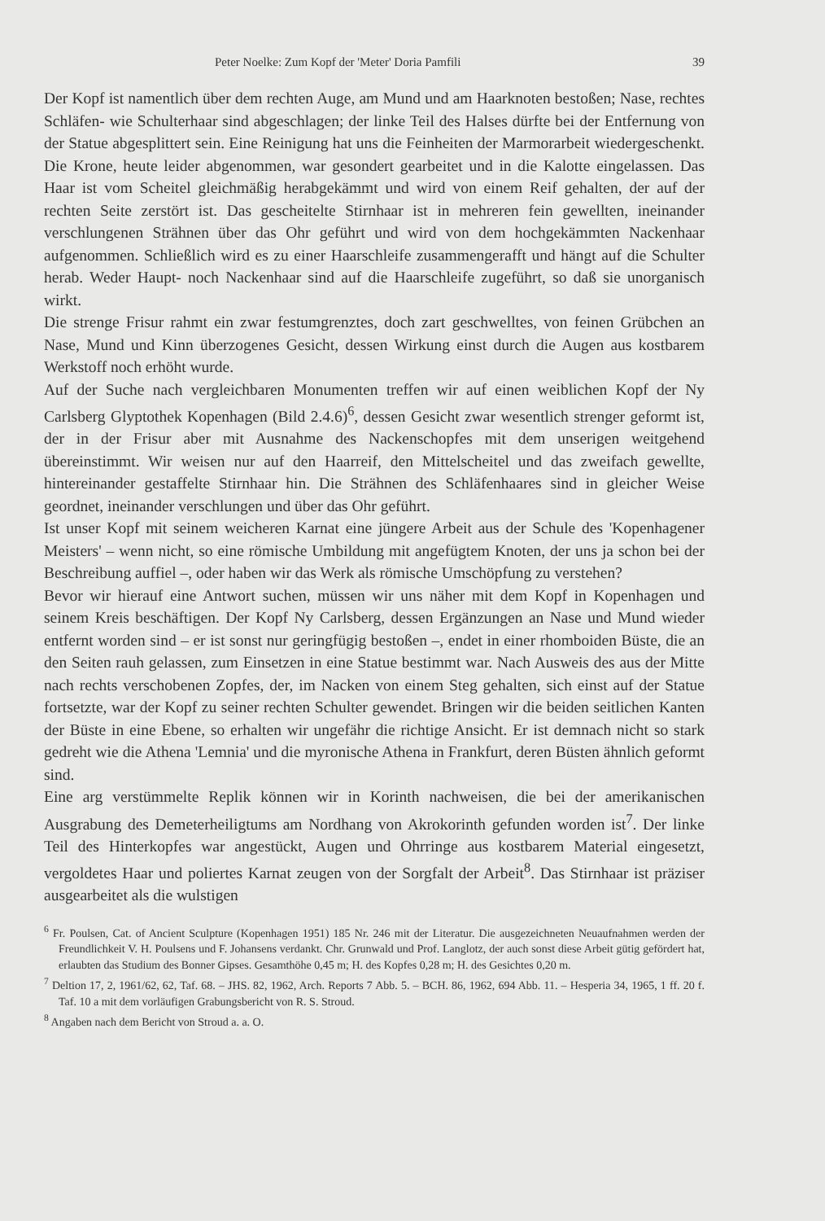Peter Noelke: Zum Kopf der 'Meter' Doria Pamfili 39
Der Kopf ist namentlich über dem rechten Auge, am Mund und am Haarknoten bestoßen; Nase, rechtes Schläfen- wie Schulterhaar sind abgeschlagen; der linke Teil des Halses dürfte bei der Entfernung von der Statue abgesplittert sein. Eine Reinigung hat uns die Feinheiten der Marmorarbeit wiedergeschenkt. Die Krone, heute leider abgenommen, war gesondert gearbeitet und in die Kalotte eingelassen. Das Haar ist vom Scheitel gleichmäßig herabgekämmt und wird von einem Reif gehalten, der auf der rechten Seite zerstört ist. Das gescheitelte Stirnhaar ist in mehreren fein gewellten, ineinander verschlungenen Strähnen über das Ohr geführt und wird von dem hochgekämmten Nackenhaar aufgenommen. Schließlich wird es zu einer Haarschleife zusammengerafft und hängt auf die Schulter herab. Weder Haupt- noch Nackenhaar sind auf die Haarschleife zugeführt, so daß sie unorganisch wirkt.
Die strenge Frisur rahmt ein zwar festumgrenztes, doch zart geschwelltes, von feinen Grübchen an Nase, Mund und Kinn überzogenes Gesicht, dessen Wirkung einst durch die Augen aus kostbarem Werkstoff noch erhöht wurde.
Auf der Suche nach vergleichbaren Monumenten treffen wir auf einen weiblichen Kopf der Ny Carlsberg Glyptothek Kopenhagen (Bild 2.4.6)<sup>6</sup>, dessen Gesicht zwar wesentlich strenger geformt ist, der in der Frisur aber mit Ausnahme des Nackenschopfes mit dem unserigen weitgehend übereinstimmt. Wir weisen nur auf den Haarreif, den Mittelscheitel und das zweifach gewellte, hintereinander gestaffelte Stirnhaar hin. Die Strähnen des Schläfenhaares sind in gleicher Weise geordnet, ineinander verschlungen und über das Ohr geführt.
Ist unser Kopf mit seinem weicheren Karnat eine jüngere Arbeit aus der Schule des 'Kopenhagener Meisters' – wenn nicht, so eine römische Umbildung mit angefügtem Knoten, der uns ja schon bei der Beschreibung auffiel –, oder haben wir das Werk als römische Umschöpfung zu verstehen?
Bevor wir hierauf eine Antwort suchen, müssen wir uns näher mit dem Kopf in Kopenhagen und seinem Kreis beschäftigen. Der Kopf Ny Carlsberg, dessen Ergänzungen an Nase und Mund wieder entfernt worden sind – er ist sonst nur geringfügig bestoßen –, endet in einer rhomboiden Büste, die an den Seiten rauh gelassen, zum Einsetzen in eine Statue bestimmt war. Nach Ausweis des aus der Mitte nach rechts verschobenen Zopfes, der, im Nacken von einem Steg gehalten, sich einst auf der Statue fortsetzte, war der Kopf zu seiner rechten Schulter gewendet. Bringen wir die beiden seitlichen Kanten der Büste in eine Ebene, so erhalten wir ungefähr die richtige Ansicht. Er ist demnach nicht so stark gedreht wie die Athena 'Lemnia' und die myronische Athena in Frankfurt, deren Büsten ähnlich geformt sind.
Eine arg verstümmelte Replik können wir in Korinth nachweisen, die bei der amerikanischen Ausgrabung des Demeterheiligtums am Nordhang von Akrokorinth gefunden worden ist<sup>7</sup>. Der linke Teil des Hinterkopfes war angestückt, Augen und Ohrringe aus kostbarem Material eingesetzt, vergoldetes Haar und poliertes Karnat zeugen von der Sorgfalt der Arbeit<sup>8</sup>. Das Stirnhaar ist präziser ausgearbeitet als die wulstigen
<sup>6</sup> Fr. Poulsen, Cat. of Ancient Sculpture (Kopenhagen 1951) 185 Nr. 246 mit der Literatur. Die ausgezeichneten Neuaufnahmen werden der Freundlichkeit V. H. Poulsens und F. Johansens verdankt. Chr. Grunwald und Prof. Langlotz, der auch sonst diese Arbeit gütig gefördert hat, erlaubten das Studium des Bonner Gipses. Gesamthöhe 0,45 m; H. des Kopfes 0,28 m; H. des Gesichtes 0,20 m.
<sup>7</sup> Deltion 17, 2, 1961/62, 62, Taf. 68. – JHS. 82, 1962, Arch. Reports 7 Abb. 5. – BCH. 86, 1962, 694 Abb. 11. – Hesperia 34, 1965, 1 ff. 20 f. Taf. 10 a mit dem vorläufigen Grabungsbericht von R. S. Stroud.
<sup>8</sup> Angaben nach dem Bericht von Stroud a. a. O.